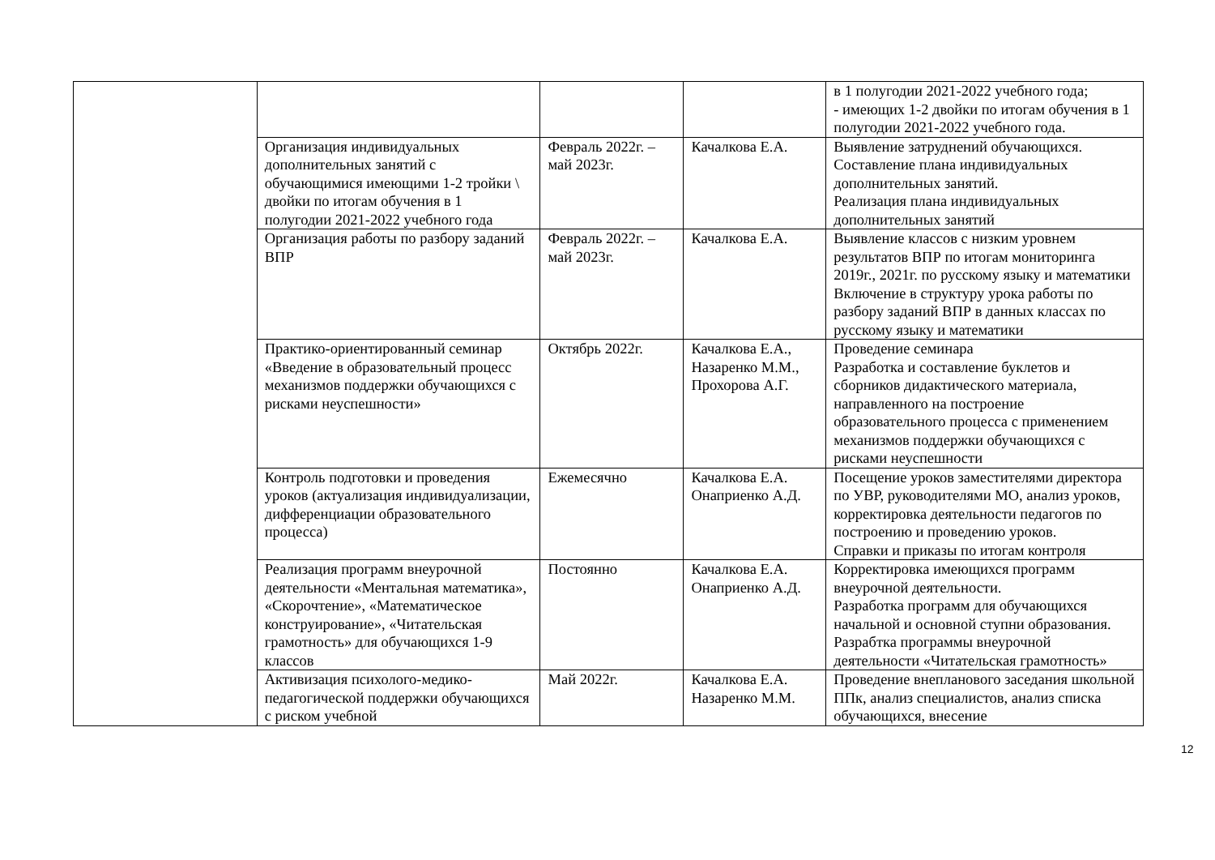| | | | | в 1 полугодии 2021-2022 учебного года; - имеющих 1-2 двойки по итогам обучения в 1 полугодии 2021-2022 учебного года. |
| | Организация индивидуальных дополнительных занятий с обучающимися имеющими 1-2 тройки \ двойки по итогам обучения в 1 полугодии 2021-2022 учебного года | Февраль 2022г. – май 2023г. | Качалкова Е.А. | Выявление затруднений обучающихся. Составление плана индивидуальных дополнительных занятий. Реализация плана индивидуальных дополнительных занятий |
| | Организация работы по разбору заданий ВПР | Февраль 2022г. – май 2023г. | Качалкова Е.А. | Выявление классов с низким уровнем результатов ВПР по итогам мониторинга 2019г., 2021г. по русскому языку и математики Включение в структуру урока работы по разбору заданий ВПР в данных классах по русскому языку и математики |
| | Практико-ориентированный семинар «Введение в образовательный процесс механизмов поддержки обучающихся с рисками неуспешности» | Октябрь 2022г. | Качалкова Е.А., Назаренко М.М., Прохорова А.Г. | Проведение семинара Разработка и составление буклетов и сборников дидактического материала, направленного на построение образовательного процесса с применением механизмов поддержки обучающихся с рисками неуспешности |
| | Контроль подготовки и проведения уроков (актуализация индивидуализации, дифференциации образовательного процесса) | Ежемесячно | Качалкова Е.А. Онаприенко А.Д. | Посещение уроков заместителями директора по УВР, руководителями МО, анализ уроков, корректировка деятельности педагогов по построению и проведению уроков. Справки и приказы по итогам контроля |
| | Реализация программ внеурочной деятельности «Ментальная математика», «Скорочтение», «Математическое конструирование», «Читательская грамотность» для обучающихся 1-9 классов | Постоянно | Качалкова Е.А. Онаприенко А.Д. | Корректировка имеющихся программ внеурочной деятельности. Разработка программ для обучающихся начальной и основной ступни образования. Разрабтка программы внеурочной деятельности «Читательская грамотность» |
| | Активизация психолого-медико-педагогической поддержки обучающихся с риском учебной | Май 2022г. | Качалкова Е.А. Назаренко М.М. | Проведение внепланового заседания школьной ППк, анализ специалистов, анализ списка обучающихся, внесение |
12